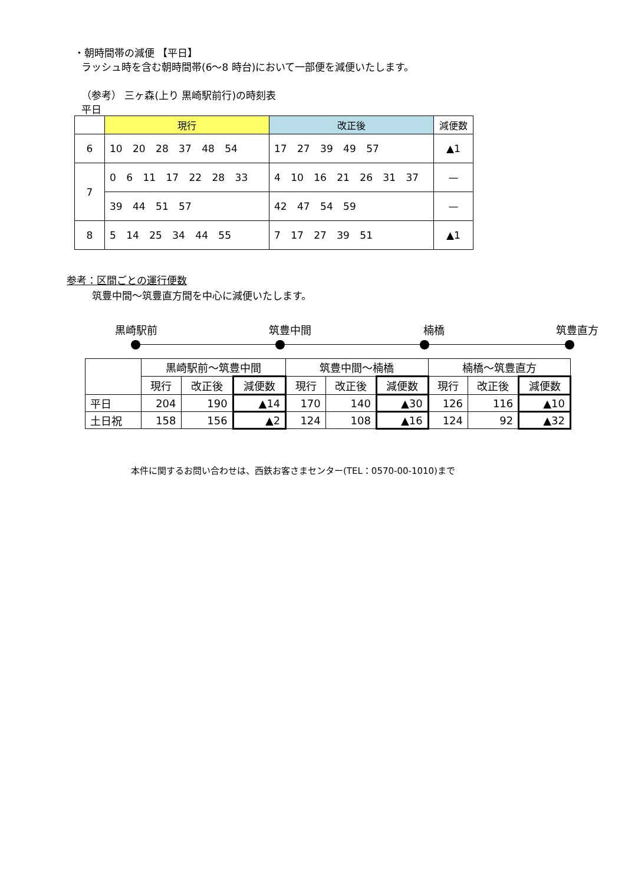・朝時間帯の減便 【平日】
ラッシュ時を含む朝時間帯(6～8 時台)において一部便を減便いたします。
（参考） 三ヶ森(上り 黒崎駅前行)の時刻表
平日
| | 現行 | 改正後 | 減便数 |
| 6 | 10 20 28 37 48 54 | 17 27 39 49 57 | ▲1 |
| 7 | 0 6 11 17 22 28 33 | 4 10 16 21 26 31 37 | — |
| | 39 44 51 57 | 42 47 54 59 | — |
| 8 | 5 14 25 34 44 55 | 7 17 27 39 51 | ▲1 |
参考：区間ごとの運行便数
筑豊中間～筑豊直方間を中心に減便いたします。
黒崎駅前 筑豊中間 楠橋 筑豊直方
| | 黒崎駅前～筑豊中間 | | | 筑豊中間～楠橋 | | | 楠橋～筑豊直方 | | |
| | 現行 | 改正後 | 減便数 | 現行 | 改正後 | 減便数 | 現行 | 改正後 | 減便数 |
| 平日 | 204 | 190 | ▲14 | 170 | 140 | ▲30 | 126 | 116 | ▲10 |
| 土日祝 | 158 | 156 | ▲2 | 124 | 108 | ▲16 | 124 | 92 | ▲32 |
本件に関するお問い合わせは、西鉄お客さまセンター(TEL：0570-00-1010)まで